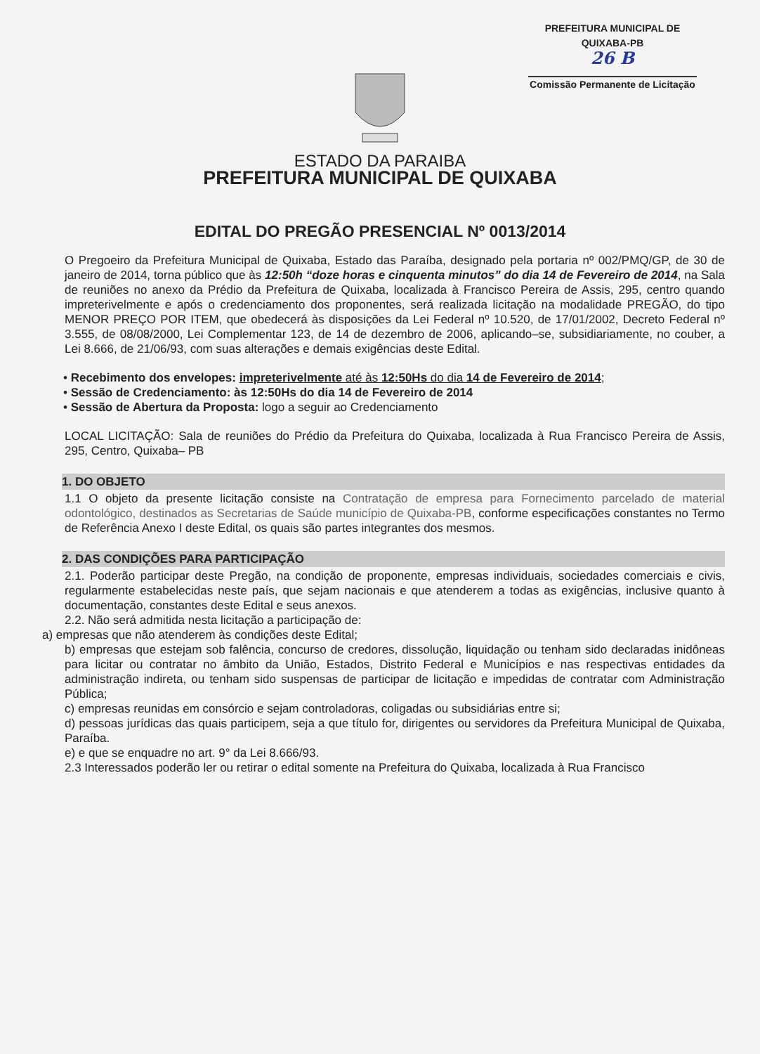PREFEITURA MUNICIPAL DE QUIXABA-PB
26 B
Comissão Permanente de Licitação
ESTADO DA PARAIBA
PREFEITURA MUNICIPAL DE QUIXABA
EDITAL DO PREGÃO PRESENCIAL Nº 0013/2014
O Pregoeiro da Prefeitura Municipal de Quixaba, Estado das Paraíba, designado pela portaria nº 002/PMQ/GP, de 30 de janeiro de 2014, torna público que às 12:50h “doze horas e cinquenta minutos” do dia 14 de Fevereiro de 2014, na Sala de reuniões no anexo da Prédio da Prefeitura de Quixaba, localizada à Francisco Pereira de Assis, 295, centro quando impreterivelmente e após o credenciamento dos proponentes, será realizada licitação na modalidade PREGÃO, do tipo MENOR PREÇO POR ITEM, que obedecerá às disposições da Lei Federal nº 10.520, de 17/01/2002, Decreto Federal nº 3.555, de 08/08/2000, Lei Complementar 123, de 14 de dezembro de 2006, aplicando–se, subsidiariamente, no couber, a Lei 8.666, de 21/06/93, com suas alterações e demais exigências deste Edital.
• Recebimento dos envelopes: impreterivelmente até às 12:50Hs do dia 14 de Fevereiro de 2014;
• Sessão de Credenciamento: às 12:50Hs do dia 14 de Fevereiro de 2014
• Sessão de Abertura da Proposta: logo a seguir ao Credenciamento
LOCAL LICITAÇÃO: Sala de reuniões do Prédio da Prefeitura do Quixaba, localizada à Rua Francisco Pereira de Assis, 295, Centro, Quixaba– PB
1. DO OBJETO
1.1 O objeto da presente licitação consiste na Contratação de empresa para Fornecimento parcelado de material odontológico, destinados as Secretarias de Saúde município de Quixaba-PB, conforme especificações constantes no Termo de Referência Anexo I deste Edital, os quais são partes integrantes dos mesmos.
2. DAS CONDIÇÕES PARA PARTICIPAÇÃO
2.1. Poderão participar deste Pregão, na condição de proponente, empresas individuais, sociedades comerciais e civis, regularmente estabelecidas neste país, que sejam nacionais e que atenderem a todas as exigências, inclusive quanto à documentação, constantes deste Edital e seus anexos.
2.2. Não será admitida nesta licitação a participação de:
a) empresas que não atenderem às condições deste Edital;
b) empresas que estejam sob falência, concurso de credores, dissolução, liquidação ou tenham sido declaradas inidôneas para licitar ou contratar no âmbito da União, Estados, Distrito Federal e Municípios e nas respectivas entidades da administração indireta, ou tenham sido suspensas de participar de licitação e impedidas de contratar com Administração Pública;
c) empresas reunidas em consórcio e sejam controladoras, coligadas ou subsidiárias entre si;
d) pessoas jurídicas das quais participem, seja a que título for, dirigentes ou servidores da Prefeitura Municipal de Quixaba, Paraíba.
e) e que se enquadre no art. 9° da Lei 8.666/93.
2.3 Interessados poderão ler ou retirar o edital somente na Prefeitura do Quixaba, localizada à Rua Francisco